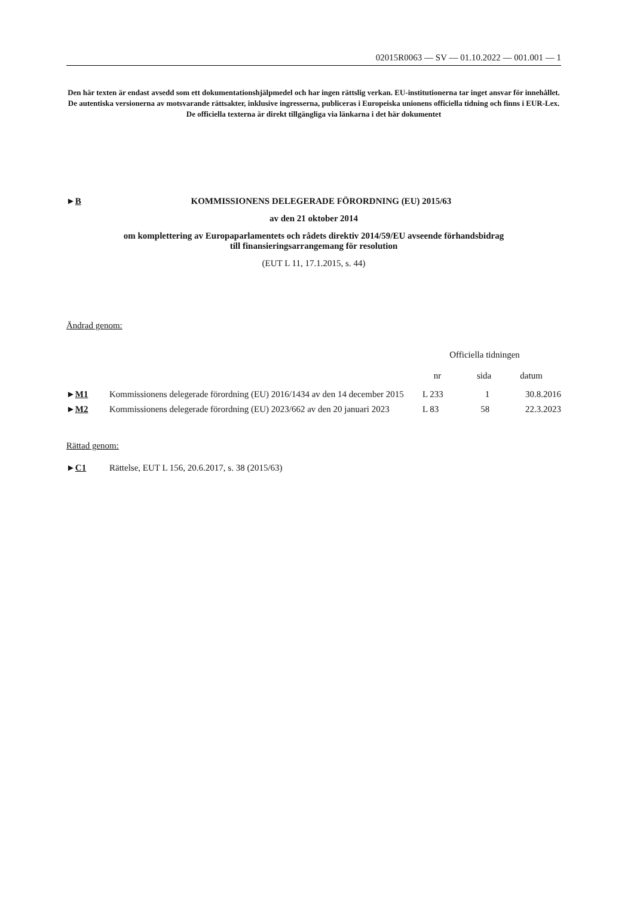02015R0063 — SV — 01.10.2022 — 001.001 — 1
Den här texten är endast avsedd som ett dokumentationshjälpmedel och har ingen rättslig verkan. EU-institutionerna tar inget ansvar för innehållet. De autentiska versionerna av motsvarande rättsakter, inklusive ingresserna, publiceras i Europeiska unionens officiella tidning och finns i EUR-Lex. De officiella texterna är direkt tillgängliga via länkarna i det här dokumentet
►B KOMMISSIONENS DELEGERADE FÖRORDNING (EU) 2015/63
av den 21 oktober 2014
om komplettering av Europaparlamentets och rådets direktiv 2014/59/EU avseende förhandsbidrag
till finansieringsarrangemang för resolution
(EUT L 11, 17.1.2015, s. 44)
Ändrad genom:
| | | Officiella tidningen | | |
| --- | --- | --- | --- | --- |
| | | nr | sida | datum |
| ► M1 | Kommissionens delegerade förordning (EU) 2016/1434 av den 14 december 2015 | L 233 | 1 | 30.8.2016 |
| ► M2 | Kommissionens delegerade förordning (EU) 2023/662 av den 20 januari 2023 | L 83 | 58 | 22.3.2023 |
Rättad genom:
►C1 Rättelse, EUT L 156, 20.6.2017, s. 38 (2015/63)